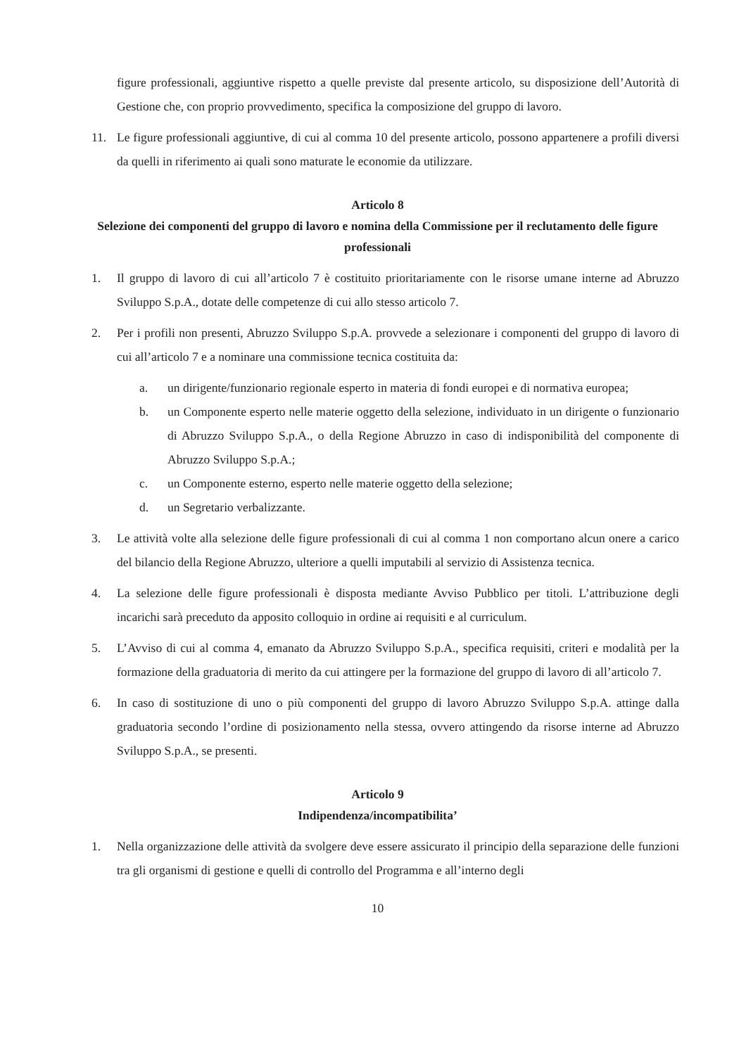figure professionali, aggiuntive rispetto a quelle previste dal presente articolo, su disposizione dell’Autorità di Gestione che, con proprio provvedimento, specifica la composizione del gruppo di lavoro.
11. Le figure professionali aggiuntive, di cui al comma 10 del presente articolo, possono appartenere a profili diversi da quelli in riferimento ai quali sono maturate le economie da utilizzare.
Articolo 8
Selezione dei componenti del gruppo di lavoro e nomina della Commissione per il reclutamento delle figure professionali
1. Il gruppo di lavoro di cui all’articolo 7 è costituito prioritariamente con le risorse umane interne ad Abruzzo Sviluppo S.p.A., dotate delle competenze di cui allo stesso articolo 7.
2. Per i profili non presenti, Abruzzo Sviluppo S.p.A. provvede a selezionare i componenti del gruppo di lavoro di cui all’articolo 7 e a nominare una commissione tecnica costituita da:
a. un dirigente/funzionario regionale esperto in materia di fondi europei e di normativa europea;
b. un Componente esperto nelle materie oggetto della selezione, individuato in un dirigente o funzionario di Abruzzo Sviluppo S.p.A., o della Regione Abruzzo in caso di indisponibilità del componente di Abruzzo Sviluppo S.p.A.;
c. un Componente esterno, esperto nelle materie oggetto della selezione;
d. un Segretario verbalizzante.
3. Le attività volte alla selezione delle figure professionali di cui al comma 1 non comportano alcun onere a carico del bilancio della Regione Abruzzo, ulteriore a quelli imputabili al servizio di Assistenza tecnica.
4. La selezione delle figure professionali è disposta mediante Avviso Pubblico per titoli. L’attribuzione degli incarichi sarà preceduto da apposito colloquio in ordine ai requisiti e al curriculum.
5. L’Avviso di cui al comma 4, emanato da Abruzzo Sviluppo S.p.A., specifica requisiti, criteri e modalità per la formazione della graduatoria di merito da cui attingere per la formazione del gruppo di lavoro di all’articolo 7.
6. In caso di sostituzione di uno o più componenti del gruppo di lavoro Abruzzo Sviluppo S.p.A. attinge dalla graduatoria secondo l’ordine di posizionamento nella stessa, ovvero attingendo da risorse interne ad Abruzzo Sviluppo S.p.A., se presenti.
Articolo 9
Indipendenza/incompatibilita’
1. Nella organizzazione delle attività da svolgere deve essere assicurato il principio della separazione delle funzioni tra gli organismi di gestione e quelli di controllo del Programma e all’interno degli
10